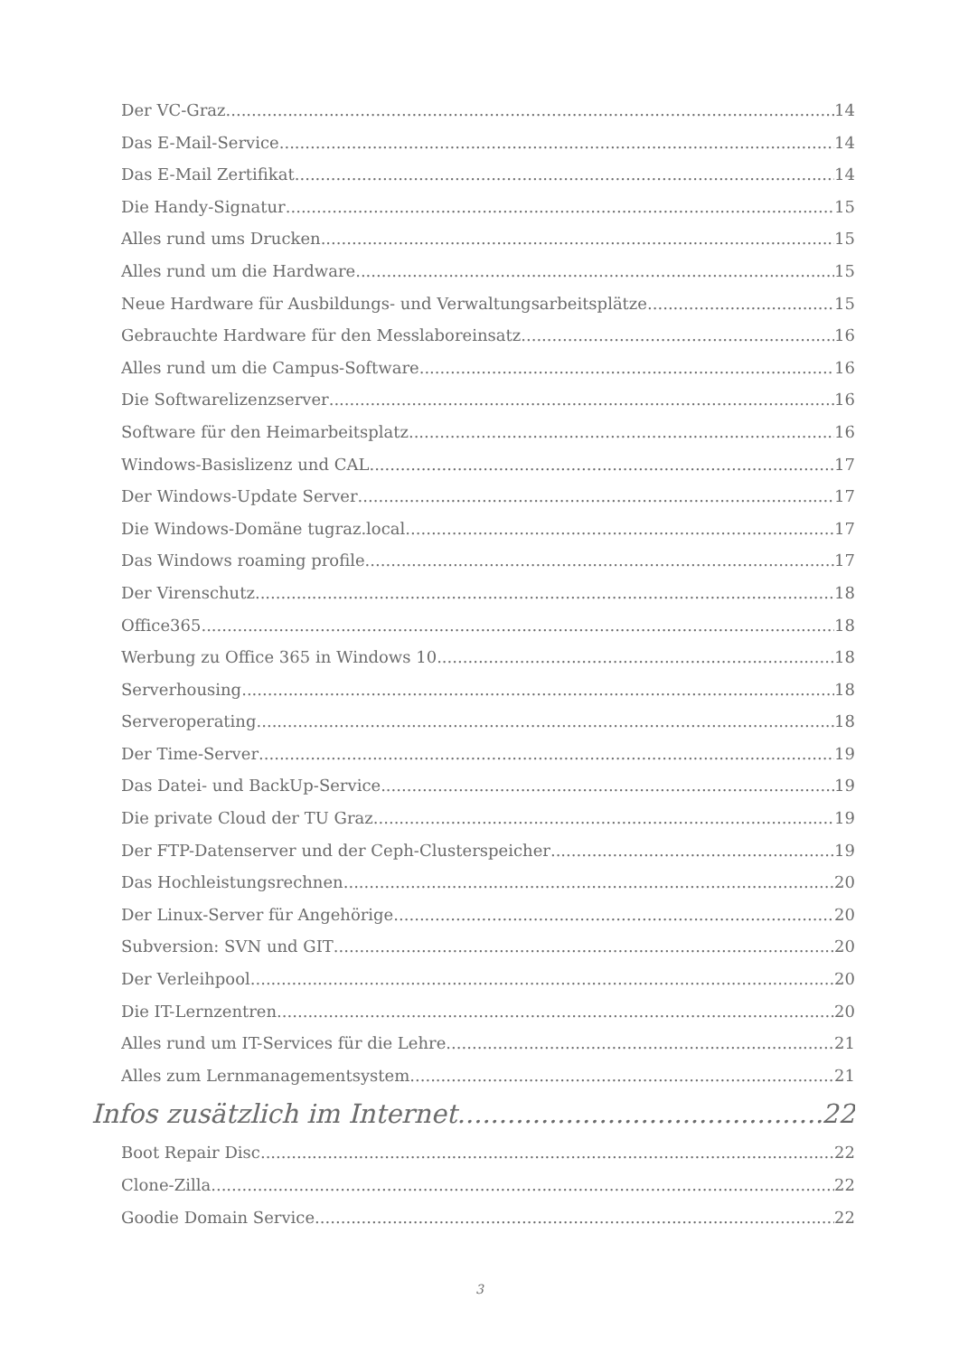Der VC-Graz 14
Das E-Mail-Service 14
Das E-Mail Zertifikat 14
Die Handy-Signatur 15
Alles rund ums Drucken 15
Alles rund um die Hardware 15
Neue Hardware für Ausbildungs- und Verwaltungsarbeitsplätze 15
Gebrauchte Hardware für den Messlaboreinsatz 16
Alles rund um die Campus-Software 16
Die Softwarelizenzserver 16
Software für den Heimarbeitsplatz 16
Windows-Basislizenz und CAL 17
Der Windows-Update Server 17
Die Windows-Domäne tugraz.local 17
Das Windows roaming profile 17
Der Virenschutz 18
Office365 18
Werbung zu Office 365 in Windows 10 18
Serverhousing 18
Serveroperating 18
Der Time-Server 19
Das Datei- und BackUp-Service 19
Die private Cloud der TU Graz 19
Der FTP-Datenserver und der Ceph-Clusterspeicher 19
Das Hochleistungsrechnen 20
Der Linux-Server für Angehörige 20
Subversion: SVN und GIT 20
Der Verleihpool 20
Die IT-Lernzentren 20
Alles rund um IT-Services für die Lehre 21
Alles zum Lernmanagementsystem 21
Infos zusätzlich im Internet 22
Boot Repair Disc 22
Clone-Zilla 22
Goodie Domain Service 22
3